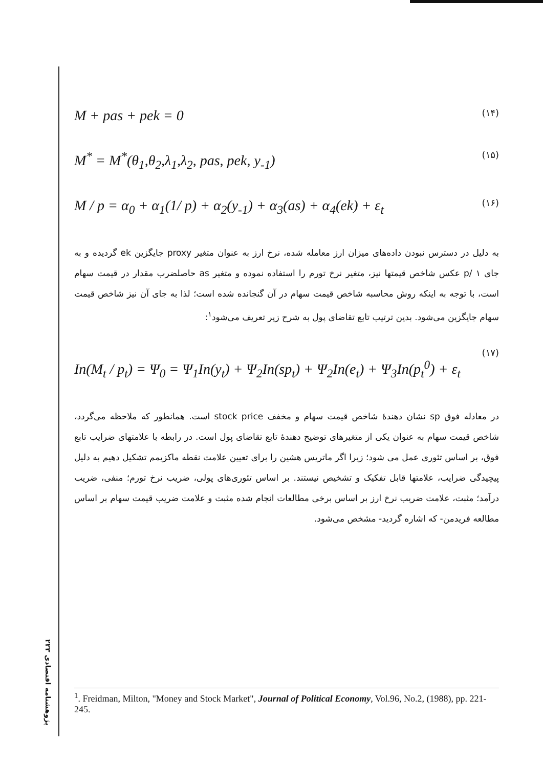M + pas + pek = 0 (۱۴)
M<sup>*</sup> = M<sup>*</sup>(θ<sub>1</sub>,θ<sub>2</sub>,λ<sub>1</sub>,λ<sub>2</sub>, pas, pek, y<sub>-1</sub>) (۱۵)
M / p = α<sub>0</sub> + α<sub>1</sub>(1/ p) + α<sub>2</sub>(y<sub>-1</sub>) + α<sub>3</sub>(as) + α<sub>4</sub>(ek) + ε<sub>t</sub> (۱۶)
به دلیل در دسترس نبودن داده‌های میزان ارز معامله شده، نرخ ارز به عنوان متغیر proxy جایگزین ek گردیده و به جای p/ ۱ عکس شاخص قیمتها نیز، متغیر نرخ تورم را استفاده نموده و متغیر as حاصلضرب مقدار در قیمت سهام است، با توجه به اینکه روش محاسبه شاخص قیمت سهام در آن گنجانده شده است؛ لذا به جای آن نیز شاخص قیمت سهام جایگزین می‌شود. بدین ترتیب تابع تقاضای پول به شرح زیر تعریف می‌شود<sup>۱</sup>:
(۱۷)
In(M<sub>t</sub> / p<sub>t</sub>) = Ψ<sub>0</sub> = Ψ<sub>1</sub>In(y<sub>t</sub>) + Ψ<sub>2</sub>In(sp<sub>t</sub>) + Ψ<sub>2</sub>In(e<sub>t</sub>) + Ψ<sub>3</sub>In(p<sub>t</sub><sup>0</sup>) + ε<sub>t</sub>
در معادله فوق sp نشان دهندهٔ شاخص قیمت سهام و مخفف stock price است. همانطور که ملاحظه می‌گردد، شاخص قیمت سهام به عنوان یکی از متغیرهای توضیح دهندهٔ تابع تقاضای پول است. در رابطه با علامتهای ضرایب تابع فوق، بر اساس تئوری عمل می شود؛ زیرا اگر ماتریس هشین را برای تعیین علامت نقطه ماکزیمم تشکیل دهیم به دلیل پیچیدگی ضرایب، علامتها قابل تفکیک و تشخیص نیستند. بر اساس تئوری‌های پولی، ضریب نرخ تورم؛ منفی، ضریب درآمد؛ مثبت، علامت ضریب نرخ ارز بر اساس برخی مطالعات انجام شده مثبت و علامت ضریب قیمت سهام بر اساس مطالعه فریدمن- که اشاره گردید- مشخص می‌شود.
<sup>1</sup>. Freidman, Milton, "Money and Stock Market", Journal of Political Economy, Vol.96, No.2, (1988), pp. 221-245.
پژوهشنامه اقتصادی ۲۲۳